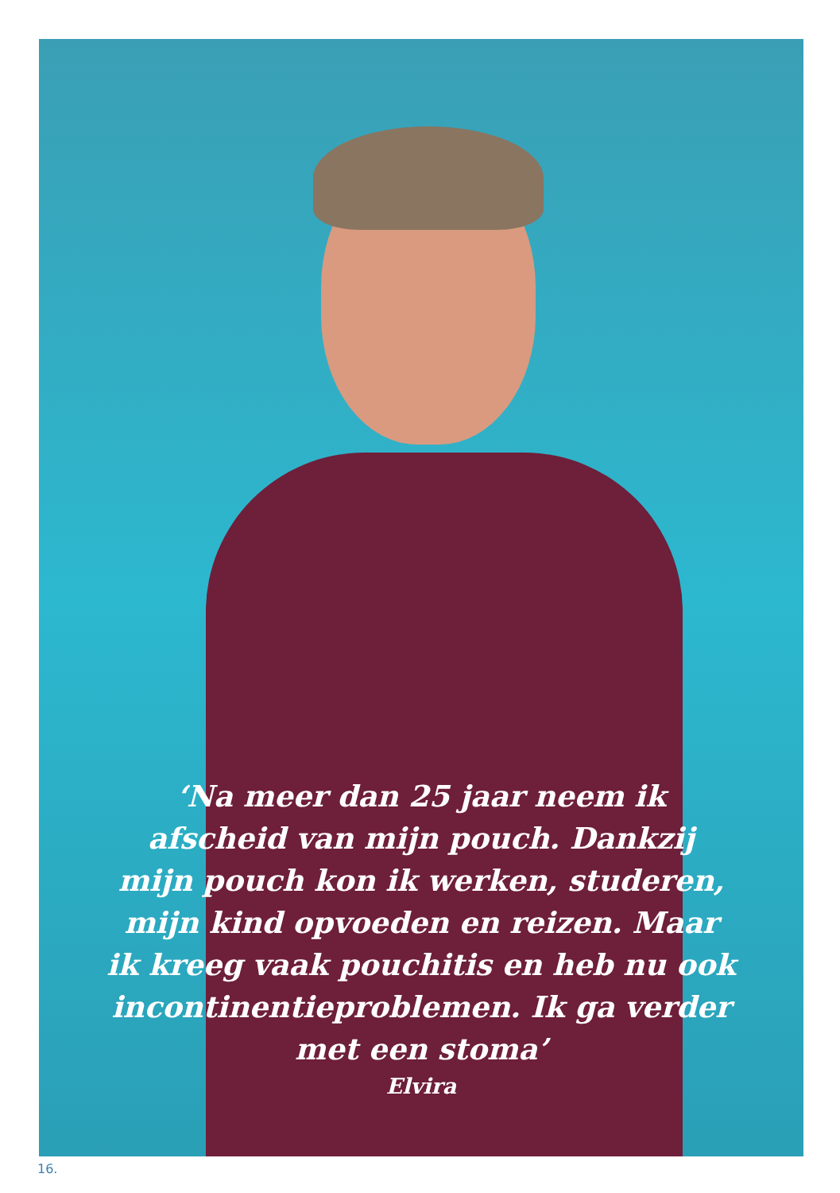‘Na meer dan 25 jaar neem ik
afscheid van mijn pouch. Dankzij
mijn pouch kon ik werken, studeren,
mijn kind opvoeden en reizen. Maar
ik kreeg vaak pouchitis en heb nu ook
incontinentieproblemen. Ik ga verder
met een stoma’
Elvira
16.